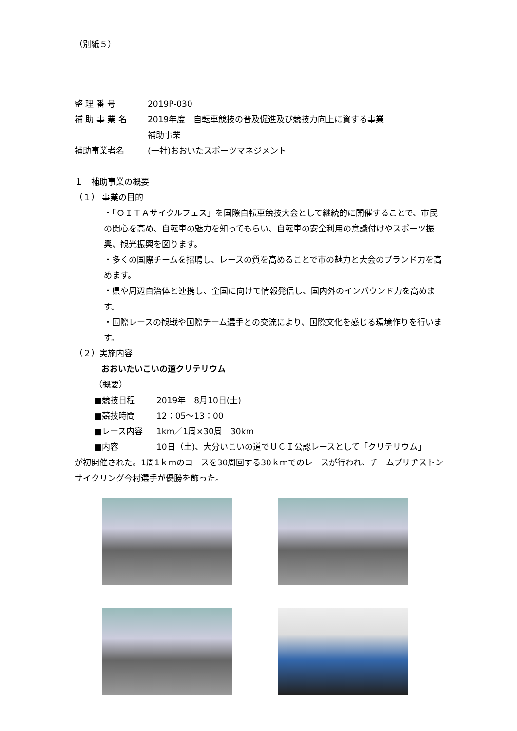（別紙５）
整 理 番 号 2019P-030
補 助 事 業 名 2019年度　自転車競技の普及促進及び競技力向上に資する事業
補助事業
補助事業者名 (一社)おおいたスポーツマネジメント
１　補助事業の概要
（１） 事業の目的
・「ＯＩＴＡサイクルフェス」を国際自転車競技大会として継続的に開催することで、市民の関心を高め、自転車の魅力を知ってもらい、自転車の安全利用の意識付けやスポーツ振興、観光振興を図ります。
・多くの国際チームを招聘し、レースの質を高めることで市の魅力と大会のブランド力を高めます。
・県や周辺自治体と連携し、全国に向けて情報発信し、国内外のインバウンド力を高めます。
・国際レースの観戦や国際チーム選手との交流により、国際文化を感じる環境作りを行います。
（２）実施内容
おおいたいこいの道クリテリウム
（概要）
■競技日程 2019年　8月10日(土)
■競技時間 12：05～13：00
■レース内容 1km／1周×30周　30km
■内容 10日（土)、大分いこいの道でＵＣＩ公認レースとして「クリテリウム」
が初開催された。1周1ｋｍのコースを30周回する30ｋｍでのレースが行われ、チームブリヂストンサイクリング今村選手が優勝を飾った。